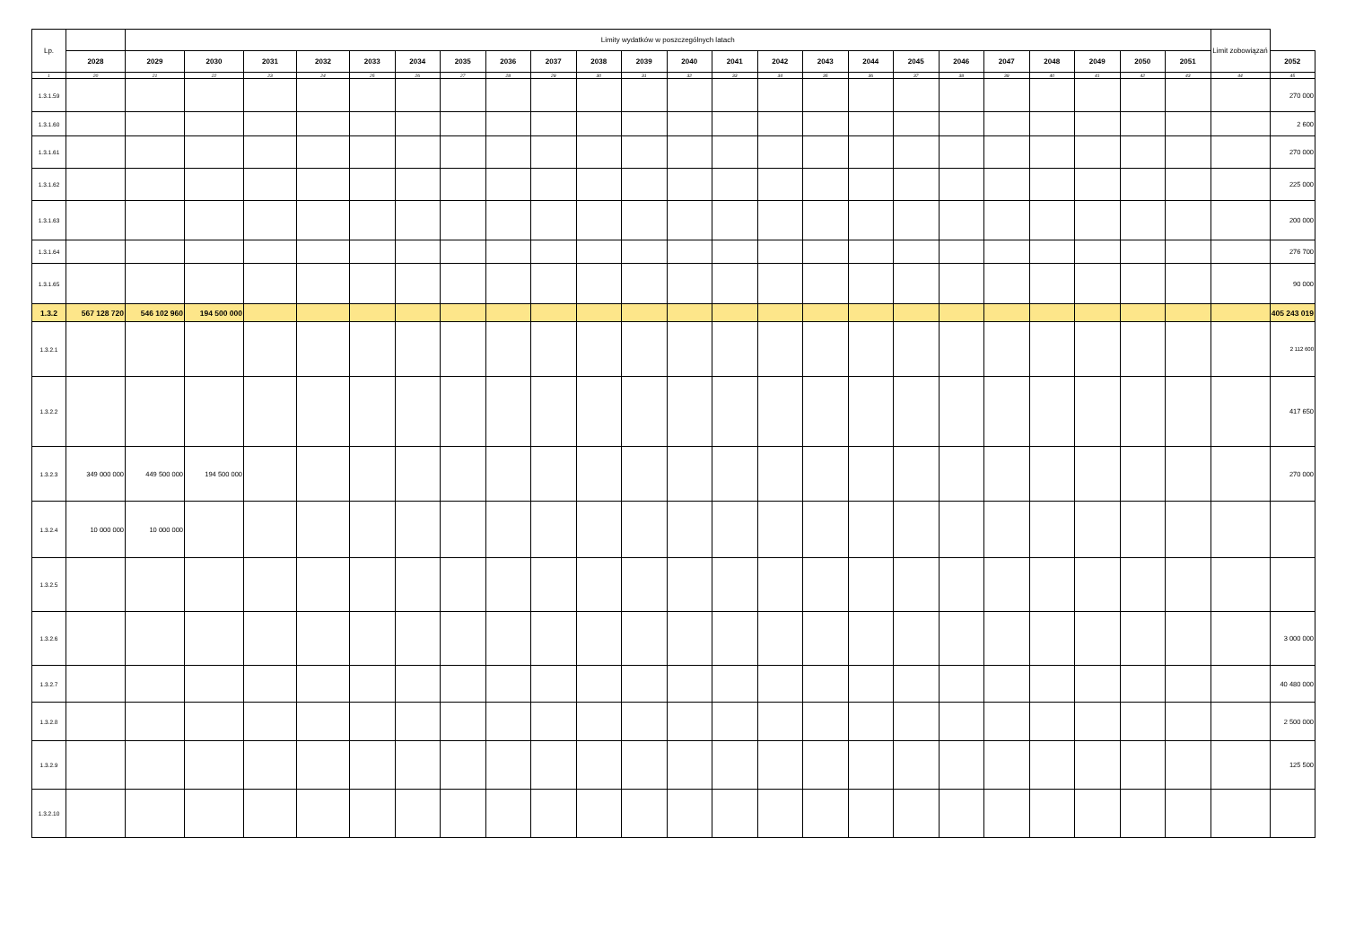| Lp. | | Limity wydatków w poszczególnych latach | | | | | | | | | | | | | | | | | | | | | | | Limit zobowiązań | |
| --- | --- | --- | --- | --- | --- | --- | --- | --- | --- | --- | --- | --- | --- | --- | --- | --- | --- | --- | --- | --- | --- | --- | --- | --- | --- | --- |
| | 2028 | 2029 | 2030 | 2031 | 2032 | 2033 | 2034 | 2035 | 2036 | 2037 | 2038 | 2039 | 2040 | 2041 | 2042 | 2043 | 2044 | 2045 | 2046 | 2047 | 2048 | 2049 | 2050 | 2051 | | 2052 |
| 1 | 20 | 21 | 22 | 23 | 24 | 25 | 26 | 27 | 28 | 29 | 30 | 31 | 32 | 33 | 34 | 35 | 36 | 37 | 38 | 39 | 40 | 41 | 42 | 43 | 44 | 45 |
| 1.3.1.59 | | | | | | | | | | | | | | | | | | | | | | | | | | 270 000 |
| 1.3.1.60 | | | | | | | | | | | | | | | | | | | | | | | | | | 2 600 |
| 1.3.1.61 | | | | | | | | | | | | | | | | | | | | | | | | | | 270 000 |
| 1.3.1.62 | | | | | | | | | | | | | | | | | | | | | | | | | | 225 000 |
| 1.3.1.63 | | | | | | | | | | | | | | | | | | | | | | | | | | 200 000 |
| 1.3.1.64 | | | | | | | | | | | | | | | | | | | | | | | | | | 276 700 |
| 1.3.1.65 | | | | | | | | | | | | | | | | | | | | | | | | | | 90 000 |
| 1.3.2 | 567 128 720 | 546 102 960 | 194 500 000 | | | | | | | | | | | | | | | | | | | | | | | 405 243 019 |
| 1.3.2.1 | | | | | | | | | | | | | | | | | | | | | | | | | | 2 112 600 |
| 1.3.2.2 | | | | | | | | | | | | | | | | | | | | | | | | | | 417 650 |
| 1.3.2.3 | 349 000 000 | 449 500 000 | 194 500 000 | | | | | | | | | | | | | | | | | | | | | | | 270 000 |
| 1.3.2.4 | 10 000 000 | 10 000 000 | | | | | | | | | | | | | | | | | | | | | | | | |
| 1.3.2.5 | | | | | | | | | | | | | | | | | | | | | | | | | | |
| 1.3.2.6 | | | | | | | | | | | | | | | | | | | | | | | | | | 3 000 000 |
| 1.3.2.7 | | | | | | | | | | | | | | | | | | | | | | | | | | 40 480 000 |
| 1.3.2.8 | | | | | | | | | | | | | | | | | | | | | | | | | | 2 500 000 |
| 1.3.2.9 | | | | | | | | | | | | | | | | | | | | | | | | | | 125 500 |
| 1.3.2.10 | | | | | | | | | | | | | | | | | | | | | | | | | | |